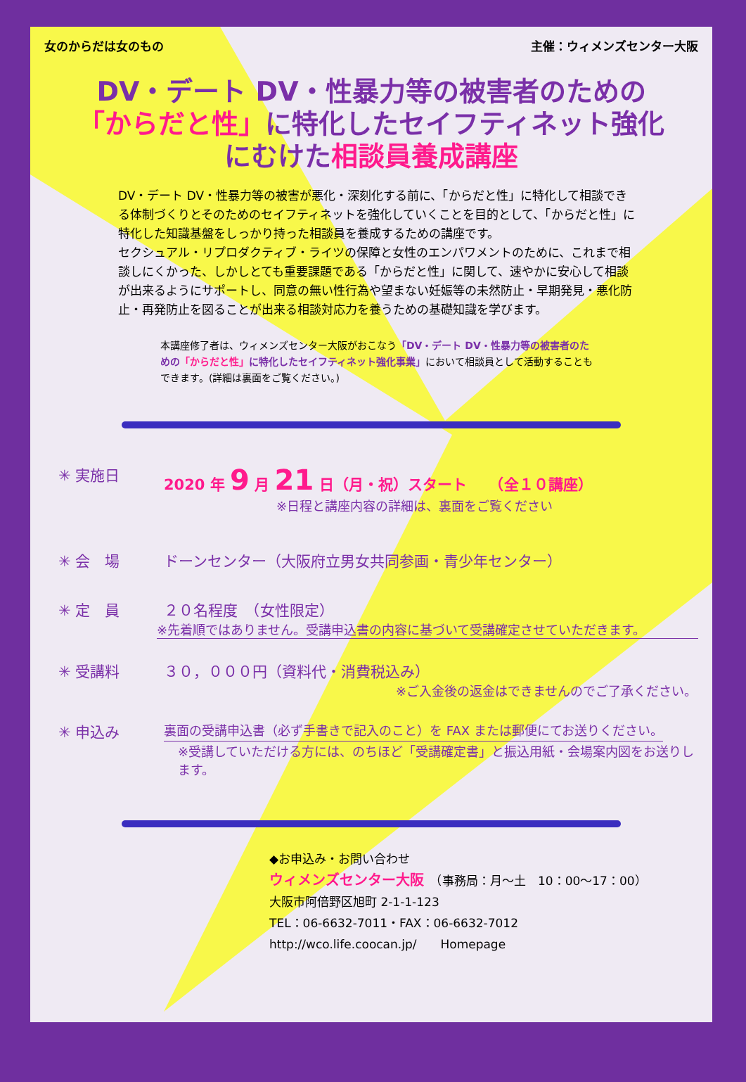女のからだは女のもの 主催：ウィメンズセンター大阪
DV・デート DV・性暴力等の被害者のための
「からだと性」に特化したセイフティネット強化
にむけた相談員養成講座
DV・デート DV・性暴力等の被害が悪化・深刻化する前に、「からだと性」に特化して相談できる体制づくりとそのためのセイフティネットを強化していくことを目的として、「からだと性」に特化した知識基盤をしっかり持った相談員を養成するための講座です。
セクシュアル・リプロダクティブ・ライツの保障と女性のエンパワメントのために、これまで相談しにくかった、しかしとても重要課題である「からだと性」に関して、速やかに安心して相談が出来るようにサポートし、同意の無い性行為や望まない妊娠等の未然防止・早期発見・悪化防止・再発防止を図ることが出来る相談対応力を養うための基礎知識を学びます。
本講座修了者は、ウィメンズセンター大阪がおこなう「DV・デート DV・性暴力等の被害者のための「からだと性」に特化したセイフティネット強化事業」において相談員として活動することもできます。(詳細は裏面をご覧ください。)
✳ 実施日 2020 年 9 月 21 日（月・祝）スタート　　（全１０講座）
※日程と講座内容の詳細は、裏面をご覧ください
✳ 会　場 ドーンセンター（大阪府立男女共同参画・青少年センター）
✳ 定　員 ２０名程度　（女性限定）
※先着順ではありません。受講申込書の内容に基づいて受講確定させていただきます。
✳ 受講料 ３０，０００円（資料代・消費税込み）
※ご入金後の返金はできませんのでご了承ください。
✳ 申込み 裏面の受講申込書（必ず手書きで記入のこと）を FAX または郵便にてお送りください。
※受講していただける方には、のちほど「受講確定書」と振込用紙・会場案内図をお送りします。
◆お申込み・お問い合わせ
ウィメンズセンター大阪　（事務局：月～土　10：00～17：00）
大阪市阿倍野区旭町 2-1-1-123
TEL：06-6632-7011・FAX：06-6632-7012
http://wco.life.coocan.jp/　　Homepage